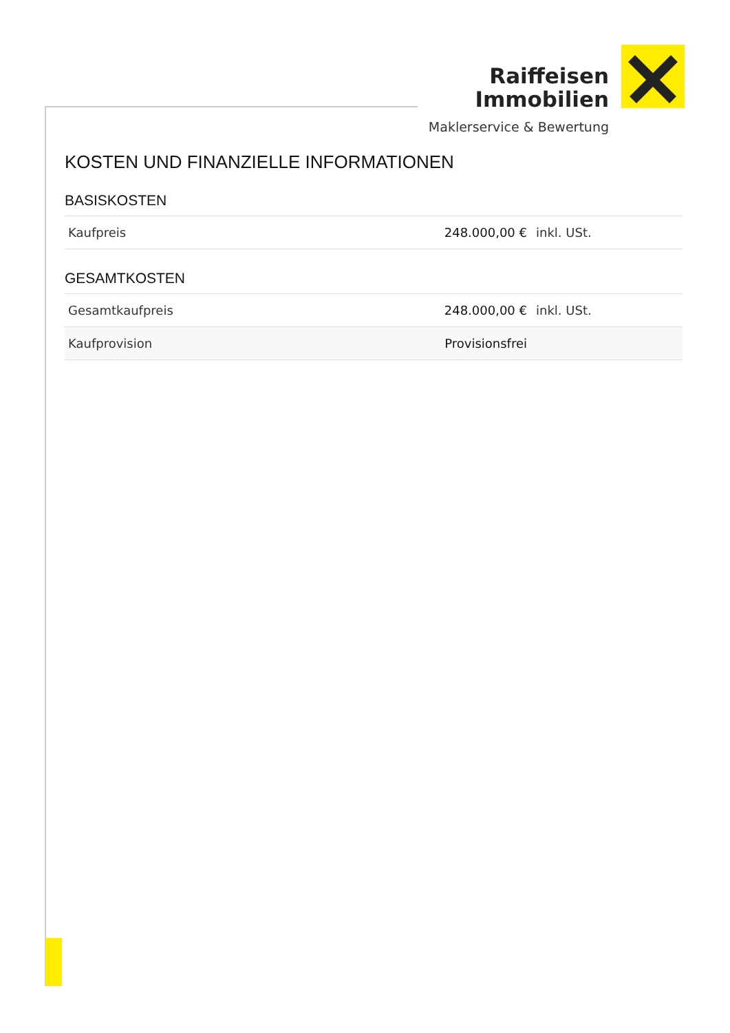Raiffeisen
Immobilien
Maklerservice & Bewertung
KOSTEN UND FINANZIELLE INFORMATIONEN
BASISKOSTEN
| Kaufpreis | 248.000,00 € | inkl. USt. |
GESAMTKOSTEN
| Gesamtkaufpreis | 248.000,00 € | inkl. USt. |
| Kaufprovision | Provisionsfrei | |